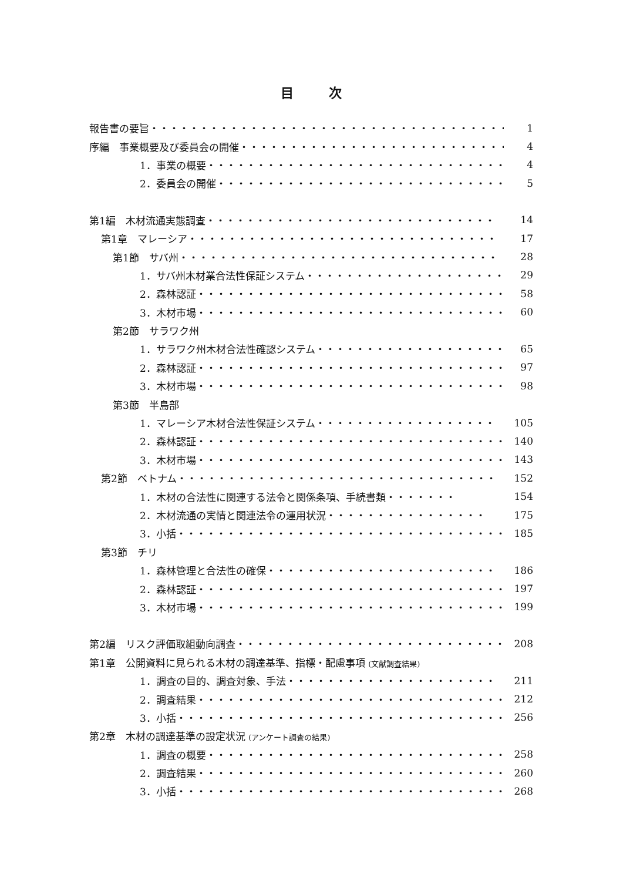目次
報告書の要旨・・・・・・・・・・・・・・・・・・・・・・・・・・・・・・・・・・・・ 1
序編　事業概要及び委員会の開催・・・・・・・・・・・・・・・・・・・・・・・・・・・ 4
1．事業の概要・・・・・・・・・・・・・・・・・・・・・・・・・・・・・・・ 4
2．委員会の開催・・・・・・・・・・・・・・・・・・・・・・・・・・・・・・ 5
第1編　木材流通実態調査・・・・・・・・・・・・・・・・・・・・・・・・・・・・・ 14
第1章　マレーシア・・・・・・・・・・・・・・・・・・・・・・・・・・・・・・・ 17
第1節　サバ州・・・・・・・・・・・・・・・・・・・・・・・・・・・・・・・・ 28
1．サバ州木材業合法性保証システム・・・・・・・・・・・・・・・・・・・・ 29
2．森林認証・・・・・・・・・・・・・・・・・・・・・・・・・・・・・・・ 58
3．木材市場・・・・・・・・・・・・・・・・・・・・・・・・・・・・・・・ 60
第2節　サラワク州
1．サラワク州木材合法性確認システム・・・・・・・・・・・・・・・・・・・ 65
2．森林認証・・・・・・・・・・・・・・・・・・・・・・・・・・・・・・・ 97
3．木材市場・・・・・・・・・・・・・・・・・・・・・・・・・・・・・・・ 98
第3節　半島部
1．マレーシア木材合法性保証システム・・・・・・・・・・・・・・・・・・ 105
2．森林認証・・・・・・・・・・・・・・・・・・・・・・・・・・・・・・・ 140
3．木材市場・・・・・・・・・・・・・・・・・・・・・・・・・・・・・・・ 143
第2節　ベトナム・・・・・・・・・・・・・・・・・・・・・・・・・・・・・・・・ 152
1．木材の合法性に関連する法令と関係条項、手続書類・・・・・・・ 154
2．木材流通の実情と関連法令の運用状況・・・・・・・・・・・・・・・・ 175
3．小括・・・・・・・・・・・・・・・・・・・・・・・・・・・・・・・・・ 185
第3節　チリ
1．森林管理と合法性の確保・・・・・・・・・・・・・・・・・・・・・・・ 186
2．森林認証・・・・・・・・・・・・・・・・・・・・・・・・・・・・・・・ 197
3．木材市場・・・・・・・・・・・・・・・・・・・・・・・・・・・・・・・ 199
第2編　リスク評価取組動向調査・・・・・・・・・・・・・・・・・・・・・・・・・・・ 208
第1章　公開資料に見られる木材の調達基準、指標・配慮事項 (文献調査結果)
1．調査の目的、調査対象、手法・・・・・・・・・・・・・・・・・・・・・ 211
2．調査結果・・・・・・・・・・・・・・・・・・・・・・・・・・・・・・・ 212
3．小括・・・・・・・・・・・・・・・・・・・・・・・・・・・・・・・・・ 256
第2章　木材の調達基準の設定状況 (アンケート調査の結果)
1．調査の概要・・・・・・・・・・・・・・・・・・・・・・・・・・・・・・ 258
2．調査結果・・・・・・・・・・・・・・・・・・・・・・・・・・・・・・・ 260
3．小括・・・・・・・・・・・・・・・・・・・・・・・・・・・・・・・・・ 268